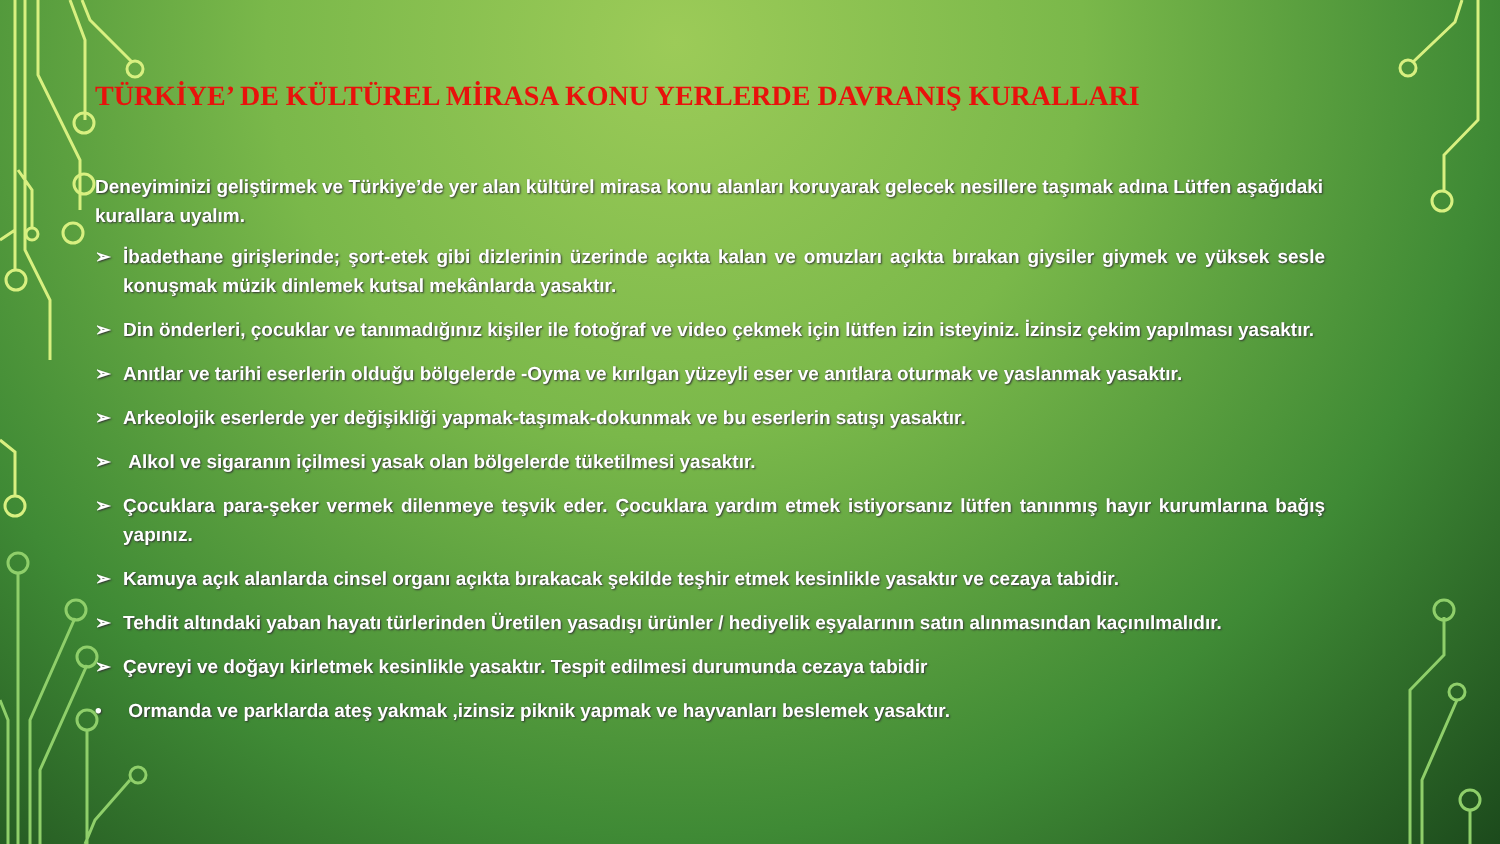TÜRKİYE’ DE KÜLTÜREL MİRASA KONU YERLERDE DAVRANIŞ KURALLARI
Deneyiminizi geliştirmek ve Türkiye’de yer alan kültürel mirasa konu alanları koruyarak gelecek nesillere taşımak adına Lütfen aşağıdaki kurallara uyalım.
➢ İbadethane girişlerinde; şort-etek gibi dizlerinin üzerinde açıkta kalan ve omuzları açıkta bırakan giysiler giymek ve yüksek sesle konuşmak müzik dinlemek kutsal mekânlarda yasaktır.
➢ Din önderleri, çocuklar ve tanımadığınız kişiler ile fotoğraf ve video çekmek için lütfen izin isteyiniz. İzinsiz çekim yapılması yasaktır.
➢ Anıtlar ve tarihi eserlerin olduğu bölgelerde -Oyma ve kırılgan yüzeyli eser ve anıtlara oturmak ve yaslanmak yasaktır.
➢ Arkeolojik eserlerde yer değişikliği yapmak-taşımak-dokunmak ve bu eserlerin satışı yasaktır.
➢ Alkol ve sigaranın içilmesi yasak olan bölgelerde tüketilmesi yasaktır.
➢ Çocuklara para-şeker vermek dilenmeye teşvik eder. Çocuklara yardım etmek istiyorsanız lütfen tanınmış hayır kurumlarına bağış yapınız.
➢ Kamuya açık alanlarda cinsel organı açıkta bırakacak şekilde teşhir etmek kesinlikle yasaktır ve cezaya tabidir.
➢ Tehdit altındaki yaban hayatı türlerinden Üretilen yasadışı ürünler / hediyelik eşyalarının satın alınmasından kaçınılmalıdır.
➢ Çevreyi ve doğayı kirletmek kesinlikle yasaktır. Tespit edilmesi durumunda cezaya tabidir
• Ormanda ve parklarda ateş yakmak ,izinsiz piknik yapmak ve hayvanları beslemek yasaktır.